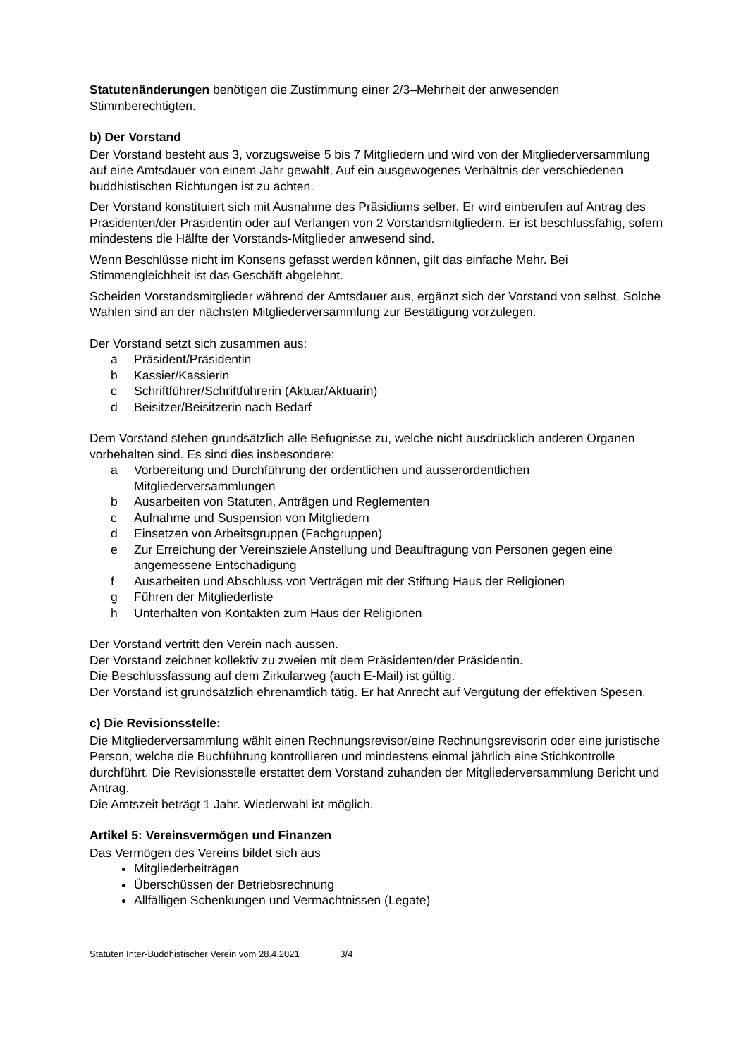Statutenänderungen benötigen die Zustimmung einer 2/3–Mehrheit der anwesenden Stimmberechtigten.
b) Der Vorstand
Der Vorstand besteht aus 3, vorzugsweise 5 bis 7 Mitgliedern und wird von der Mitgliederversammlung auf eine Amtsdauer von einem Jahr gewählt. Auf ein ausgewogenes Verhältnis der verschiedenen buddhistischen Richtungen ist zu achten.
Der Vorstand konstituiert sich mit Ausnahme des Präsidiums selber. Er wird einberufen auf Antrag des Präsidenten/der Präsidentin oder auf Verlangen von 2 Vorstandsmitgliedern. Er ist beschlussfähig, sofern mindestens die Hälfte der Vorstands-Mitglieder anwesend sind.
Wenn Beschlüsse nicht im Konsens gefasst werden können, gilt das einfache Mehr. Bei Stimmengleichheit ist das Geschäft abgelehnt.
Scheiden Vorstandsmitglieder während der Amtsdauer aus, ergänzt sich der Vorstand von selbst. Solche Wahlen sind an der nächsten Mitgliederversammlung zur Bestätigung vorzulegen.
Der Vorstand setzt sich zusammen aus:
a Präsident/Präsidentin
b Kassier/Kassierin
c Schriftführer/Schriftführerin (Aktuar/Aktuarin)
d Beisitzer/Beisitzerin nach Bedarf
Dem Vorstand stehen grundsätzlich alle Befugnisse zu, welche nicht ausdrücklich anderen Organen vorbehalten sind. Es sind dies insbesondere:
a Vorbereitung und Durchführung der ordentlichen und ausserordentlichen Mitgliederversammlungen
b Ausarbeiten von Statuten, Anträgen und Reglementen
c Aufnahme und Suspension von Mitgliedern
d Einsetzen von Arbeitsgruppen (Fachgruppen)
e Zur Erreichung der Vereinsziele Anstellung und Beauftragung von Personen gegen eine angemessene Entschädigung
f Ausarbeiten und Abschluss von Verträgen mit der Stiftung Haus der Religionen
g Führen der Mitgliederliste
h Unterhalten von Kontakten zum Haus der Religionen
Der Vorstand vertritt den Verein nach aussen.
Der Vorstand zeichnet kollektiv zu zweien mit dem Präsidenten/der Präsidentin.
Die Beschlussfassung auf dem Zirkularweg (auch E-Mail) ist gültig.
Der Vorstand ist grundsätzlich ehrenamtlich tätig. Er hat Anrecht auf Vergütung der effektiven Spesen.
c) Die Revisionsstelle:
Die Mitgliederversammlung wählt einen Rechnungsrevisor/eine Rechnungsrevisorin oder eine juristische Person, welche die Buchführung kontrollieren und mindestens einmal jährlich eine Stichkontrolle durchführt. Die Revisionsstelle erstattet dem Vorstand zuhanden der Mitgliederversammlung Bericht und Antrag.
Die Amtszeit beträgt 1 Jahr. Wiederwahl ist möglich.
Artikel 5: Vereinsvermögen und Finanzen
Das Vermögen des Vereins bildet sich aus
Mitgliederbeiträgen
Überschüssen der Betriebsrechnung
Allfälligen Schenkungen und Vermächtnissen (Legate)
Statuten Inter-Buddhistischer Verein vom 28.4.2021 3/4